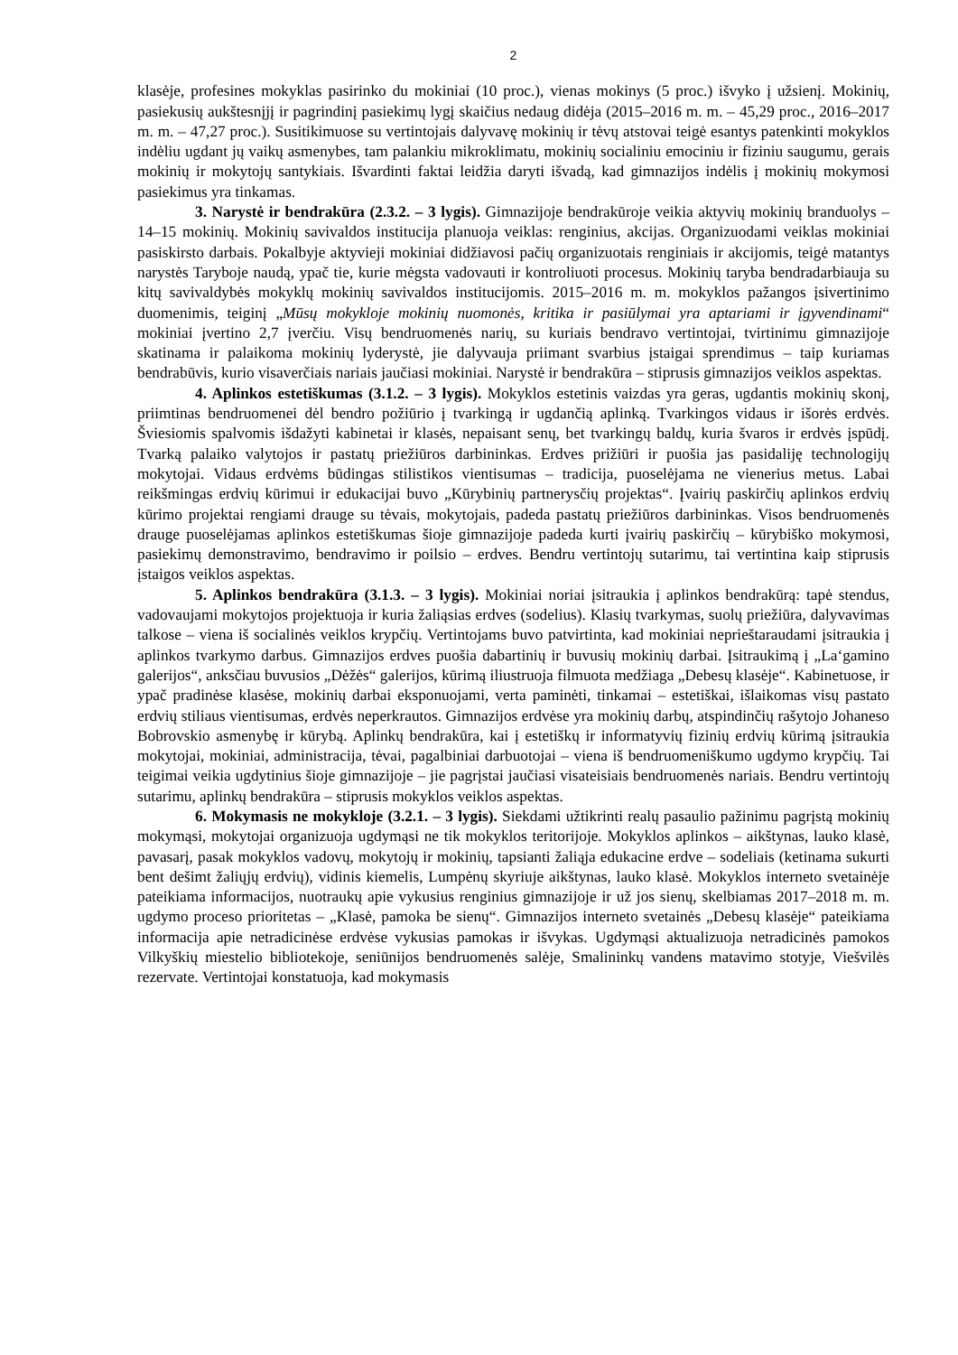2
klasėje, profesines mokyklas pasirinko du mokiniai (10 proc.), vienas mokinys (5 proc.) išvyko į užsienį. Mokinių, pasiekusių aukštesnįjį ir pagrindinį pasiekimų lygį skaičius nedaug didėja (2015–2016 m. m. – 45,29 proc., 2016–2017 m. m. – 47,27 proc.). Susitikimuose su vertintojais dalyvavę mokinių ir tėvų atstovai teigė esantys patenkinti mokyklos indėliu ugdant jų vaikų asmenybes, tam palankiu mikroklimatu, mokinių socialiniu emociniu ir fiziniu saugumu, gerais mokinių ir mokytojų santykiais. Išvardinti faktai leidžia daryti išvadą, kad gimnazijos indėlis į mokinių mokymosi pasiekimus yra tinkamas.
3. Narystė ir bendrakūra (2.3.2. – 3 lygis). Gimnazijoje bendrakūroje veikia aktyvių mokinių branduolys – 14–15 mokinių. Mokinių savivaldos institucija planuoja veiklas: renginius, akcijas. Organizuodami veiklas mokiniai pasiskirsto darbais. Pokalbyje aktyvieji mokiniai didžiavosi pačių organizuotais renginiais ir akcijomis, teigė matantys narystės Taryboje naudą, ypač tie, kurie mėgsta vadovauti ir kontroliuoti procesus. Mokinių taryba bendradarbiauja su kitų savivaldybės mokyklų mokinių savivaldos institucijomis. 2015–2016 m. m. mokyklos pažangos įsivertinimo duomenimis, teiginį „Mūsų mokykloje mokinių nuomonės, kritika ir pasiūlymai yra aptariami ir įgyvendinami“ mokiniai įvertino 2,7 įverčiu. Visų bendruomenės narių, su kuriais bendravo vertintojai, tvirtinimu gimnazijoje skatinama ir palaikoma mokinių lyderystė, jie dalyvauja priimant svarbius įstaigai sprendimus – taip kuriamas bendrabūvis, kurio visaverčiais nariais jaučiasi mokiniai. Narystė ir bendrakūra – stiprusis gimnazijos veiklos aspektas.
4. Aplinkos estetiškumas (3.1.2. – 3 lygis). Mokyklos estetinis vaizdas yra geras, ugdantis mokinių skonį, priimtinas bendruomenei dėl bendro požiūrio į tvarkingą ir ugdančią aplinką. Tvarkingos vidaus ir išorės erdvės. Šviesiomis spalvomis išdažyti kabinetai ir klasės, nepaisant senų, bet tvarkingų baldų, kuria švaros ir erdvės įspūdį. Tvarką palaiko valytojos ir pastatų priežiūros darbininkas. Erdves prižiūri ir puošia jas pasidaliję technologijų mokytojai. Vidaus erdvėms būdingas stilistikos vientisumas – tradicija, puoselėjama ne vienerius metus. Labai reikšmingas erdvių kūrimui ir edukacijai buvo „Kūrybinių partnerysčių projektas“. Įvairių paskirčių aplinkos erdvių kūrimo projektai rengiami drauge su tėvais, mokytojais, padeda pastatų priežiūros darbininkas. Visos bendruomenės drauge puoselėjamas aplinkos estetiškumas šioje gimnazijoje padeda kurti įvairių paskirčių – kūrybiško mokymosi, pasiekimų demonstravimo, bendravimo ir poilsio – erdves. Bendru vertintojų sutarimu, tai vertintina kaip stiprusis įstaigos veiklos aspektas.
5. Aplinkos bendrakūra (3.1.3. – 3 lygis). Mokiniai noriai įsitraukia į aplinkos bendrakūrą: tapė stendus, vadovaujami mokytojos projektuoja ir kuria žaliąsias erdves (sodelius). Klasių tvarkymas, suolų priežiūra, dalyvavimas talkose – viena iš socialinės veiklos krypčių. Vertintojams buvo patvirtinta, kad mokiniai neprieštaraudami įsitraukia į aplinkos tvarkymo darbus. Gimnazijos erdves puošia dabartinių ir buvusių mokinių darbai. Įsitraukimą į „La‘gamino galerijos“, anksčiau buvusios „Dėžės“ galerijos, kūrimą iliustruoja filmuota medžiaga „Debesų klasėje“. Kabinetuose, ir ypač pradinėse klasėse, mokinių darbai eksponuojami, verta paminėti, tinkamai – estetiškai, išlaikomas visų pastato erdvių stiliaus vientisumas, erdvės neperkrautos. Gimnazijos erdvėse yra mokinių darbų, atspindinčių rašytojo Johaneso Bobrovskio asmenybę ir kūrybą. Aplinkų bendrakūra, kai į estetiškų ir informatyvių fizinių erdvių kūrimą įsitraukia mokytojai, mokiniai, administracija, tėvai, pagalbiniai darbuotojai – viena iš bendruomeniškumo ugdymo krypčių. Tai teigimai veikia ugdytinius šioje gimnazijoje – jie pagrįstai jaučiasi visateisiais bendruomenės nariais. Bendru vertintojų sutarimu, aplinkų bendrakūra – stiprusis mokyklos veiklos aspektas.
6. Mokymasis ne mokykloje (3.2.1. – 3 lygis). Siekdami užtikrinti realų pasaulio pažinimu pagrįstą mokinių mokymąsi, mokytojai organizuoja ugdymąsi ne tik mokyklos teritorijoje. Mokyklos aplinkos – aikštynas, lauko klasė, pavasarį, pasak mokyklos vadovų, mokytojų ir mokinių, tapsianti žaliąja edukacine erdve – sodeliais (ketinama sukurti bent dešimt žaliųjų erdvių), vidinis kiemelis, Lumpėnų skyriuje aikštynas, lauko klasė. Mokyklos interneto svetainėje pateikiama informacijos, nuotraukų apie vykusius renginius gimnazijoje ir už jos sienų, skelbiamas 2017–2018 m. m. ugdymo proceso prioritetas – „Klasė, pamoka be sienų“. Gimnazijos interneto svetainės „Debesų klasėje“ pateikiama informacija apie netradicinėse erdvėse vykusias pamokas ir išvykas. Ugdymąsi aktualizuoja netradicinės pamokos Vilkyškių miestelio bibliotekoje, seniūnijos bendruomenės salėje, Smalininkų vandens matavimo stotyje, Viešvilės rezervate. Vertintojai konstatuoja, kad mokymasis